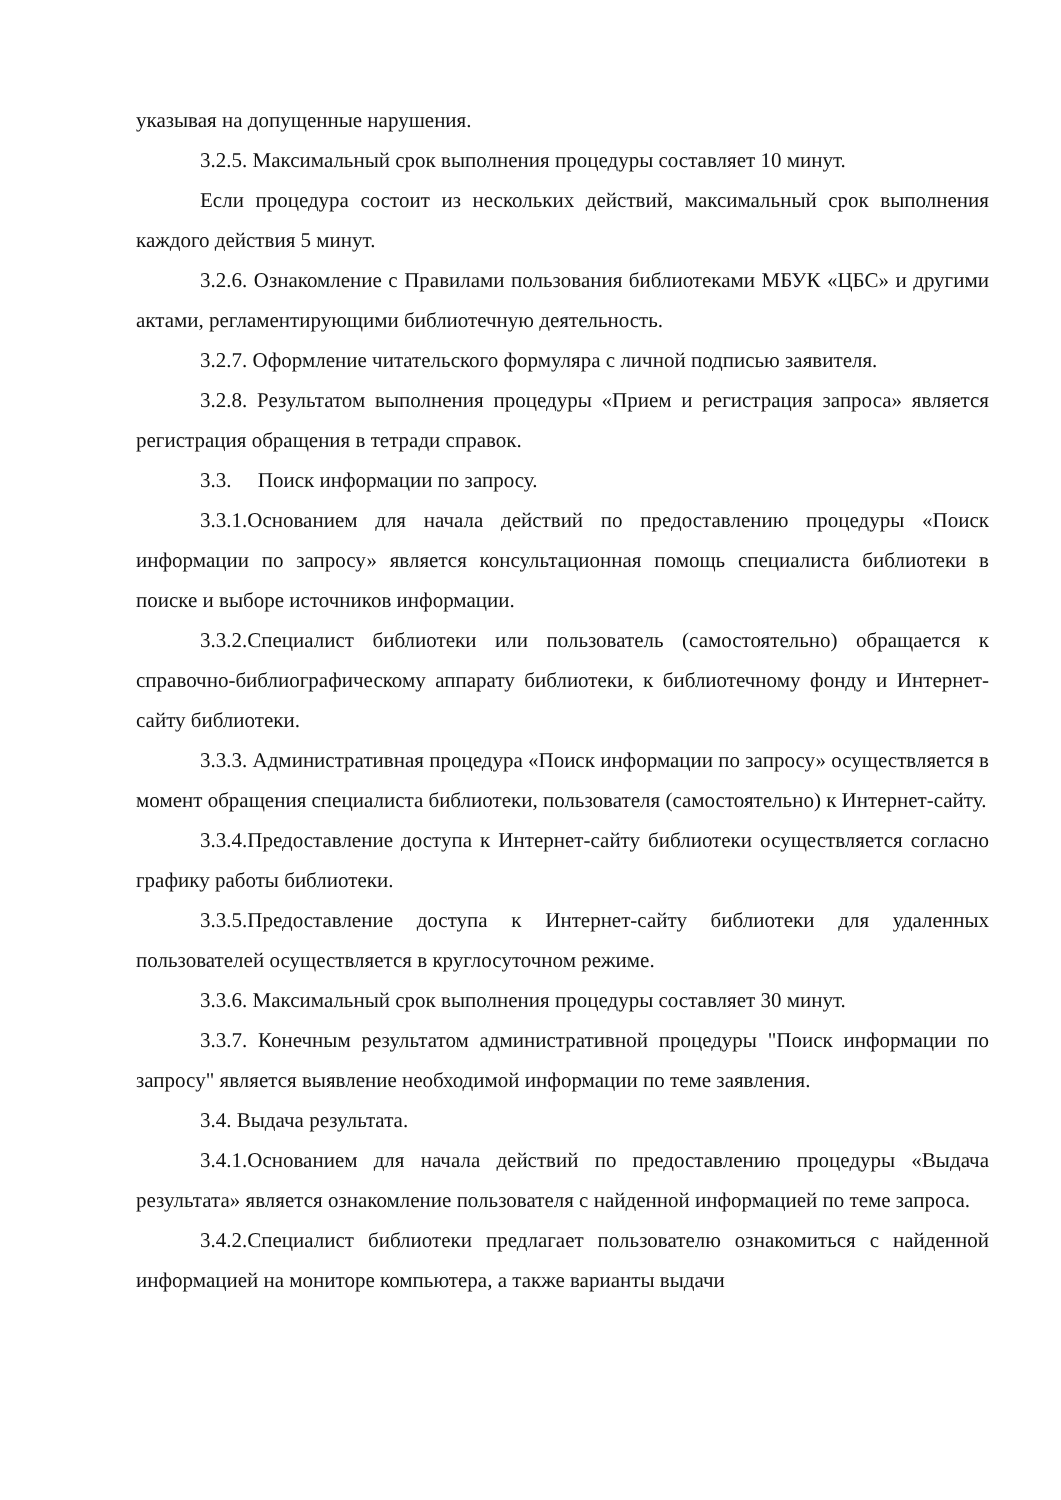указывая на допущенные нарушения.
3.2.5. Максимальный срок выполнения процедуры составляет 10 минут.
Если процедура состоит из нескольких действий, максимальный срок выполнения каждого действия 5 минут.
3.2.6. Ознакомление с Правилами пользования библиотеками МБУК «ЦБС» и другими актами, регламентирующими библиотечную деятельность.
3.2.7. Оформление читательского формуляра с личной подписью заявителя.
3.2.8. Результатом выполнения процедуры «Прием и регистрация запроса» является регистрация обращения в тетради справок.
3.3. Поиск информации по запросу.
3.3.1.Основанием для начала действий по предоставлению процедуры «Поиск информации по запросу» является консультационная помощь специалиста библиотеки в поиске и выборе источников информации.
3.3.2.Специалист библиотеки или пользователь (самостоятельно) обращается к справочно-библиографическому аппарату библиотеки, к библиотечному фонду и Интернет-сайту библиотеки.
3.3.3. Административная процедура «Поиск информации по запросу» осуществляется в момент обращения специалиста библиотеки, пользователя (самостоятельно) к Интернет-сайту.
3.3.4.Предоставление доступа к Интернет-сайту библиотеки осуществляется согласно графику работы библиотеки.
3.3.5.Предоставление доступа к Интернет-сайту библиотеки для удаленных пользователей осуществляется в круглосуточном режиме.
3.3.6. Максимальный срок выполнения процедуры составляет 30 минут.
3.3.7. Конечным результатом административной процедуры "Поиск информации по запросу" является выявление необходимой информации по теме заявления.
3.4. Выдача результата.
3.4.1.Основанием для начала действий по предоставлению процедуры «Выдача результата» является ознакомление пользователя с найденной информацией по теме запроса.
3.4.2.Специалист библиотеки предлагает пользователю ознакомиться с найденной информацией на мониторе компьютера, а также варианты выдачи